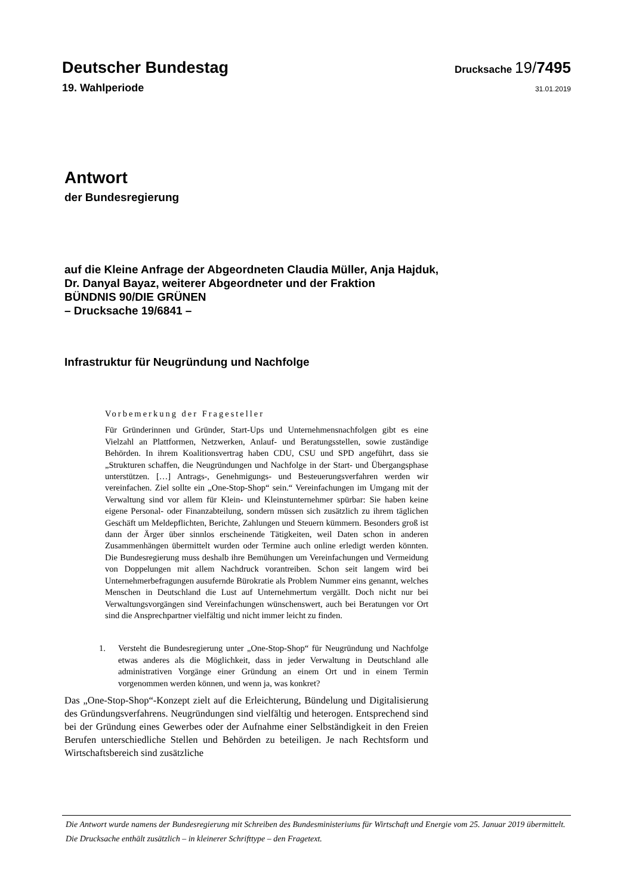Deutscher Bundestag Drucksache 19/7495
19. Wahlperiode 31.01.2019
Antwort
der Bundesregierung
auf die Kleine Anfrage der Abgeordneten Claudia Müller, Anja Hajduk,
Dr. Danyal Bayaz, weiterer Abgeordneter und der Fraktion
BÜNDNIS 90/DIE GRÜNEN
– Drucksache 19/6841 –
Infrastruktur für Neugründung und Nachfolge
Vorbemerkung der Fragesteller
Für Gründerinnen und Gründer, Start-Ups und Unternehmensnachfolgen gibt es eine Vielzahl an Plattformen, Netzwerken, Anlauf- und Beratungsstellen, sowie zuständige Behörden. In ihrem Koalitionsvertrag haben CDU, CSU und SPD angeführt, dass sie „Strukturen schaffen, die Neugründungen und Nachfolge in der Start- und Übergangsphase unterstützen. […] Antrags-, Genehmigungs- und Besteuerungsverfahren werden wir vereinfachen. Ziel sollte ein „One-Stop-Shop“ sein.“ Vereinfachungen im Umgang mit der Verwaltung sind vor allem für Klein- und Kleinstunternehmer spürbar: Sie haben keine eigene Personal- oder Finanzabteilung, sondern müssen sich zusätzlich zu ihrem täglichen Geschäft um Meldepflichten, Berichte, Zahlungen und Steuern kümmern. Besonders groß ist dann der Ärger über sinnlos erscheinende Tätigkeiten, weil Daten schon in anderen Zusammenhängen übermittelt wurden oder Termine auch online erledigt werden könnten. Die Bundesregierung muss deshalb ihre Bemühungen um Vereinfachungen und Vermeidung von Doppelungen mit allem Nachdruck vorantreiben. Schon seit langem wird bei Unternehmerbefragungen ausufernde Bürokratie als Problem Nummer eins genannt, welches Menschen in Deutschland die Lust auf Unternehmertum vergällt. Doch nicht nur bei Verwaltungsvorgängen sind Vereinfachungen wünschenswert, auch bei Beratungen vor Ort sind die Ansprechpartner vielfältig und nicht immer leicht zu finden.
1. Versteht die Bundesregierung unter „One-Stop-Shop“ für Neugründung und Nachfolge etwas anderes als die Möglichkeit, dass in jeder Verwaltung in Deutschland alle administrativen Vorgänge einer Gründung an einem Ort und in einem Termin vorgenommen werden können, und wenn ja, was konkret?
Das „One-Stop-Shop“-Konzept zielt auf die Erleichterung, Bündelung und Digitalisierung des Gründungsverfahrens. Neugründungen sind vielfältig und heterogen. Entsprechend sind bei der Gründung eines Gewerbes oder der Aufnahme einer Selbständigkeit in den Freien Berufen unterschiedliche Stellen und Behörden zu beteiligen. Je nach Rechtsform und Wirtschaftsbereich sind zusätzliche
Die Antwort wurde namens der Bundesregierung mit Schreiben des Bundesministeriums für Wirtschaft und Energie vom 25. Januar 2019 übermittelt.
Die Drucksache enthält zusätzlich – in kleinerer Schrifttype – den Fragetext.